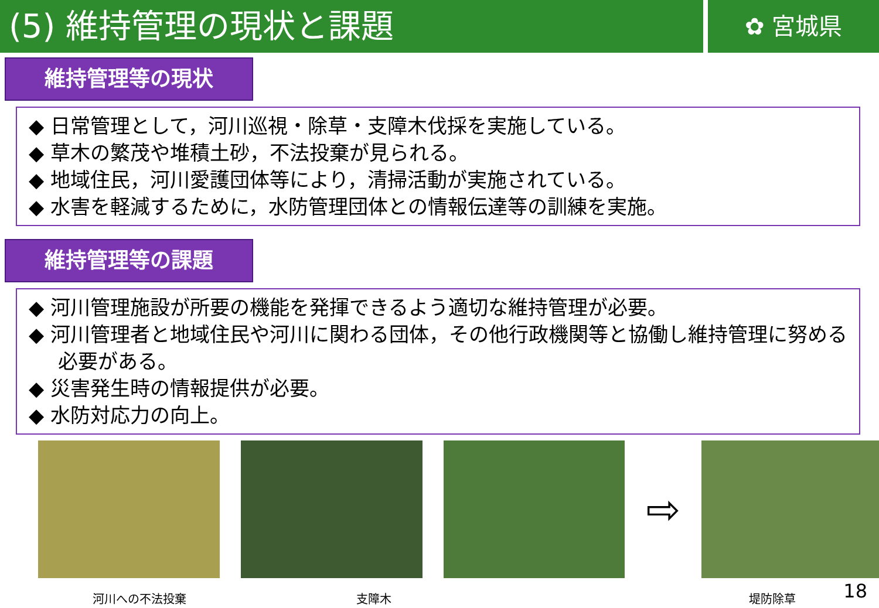(5) 維持管理の現状と課題
✿ 宮城県
維持管理等の現状
◆ 日常管理として，河川巡視・除草・支障木伐採を実施している。
◆ 草木の繁茂や堆積土砂，不法投棄が見られる。
◆ 地域住民，河川愛護団体等により，清掃活動が実施されている。
◆ 水害を軽減するために，水防管理団体との情報伝達等の訓練を実施。
維持管理等の課題
◆ 河川管理施設が所要の機能を発揮できるよう適切な維持管理が必要。
◆ 河川管理者と地域住民や河川に関わる団体，その他行政機関等と協働し維持管理に努める必要がある。
◆ 災害発生時の情報提供が必要。
◆ 水防対応力の向上。
⇨
河川への不法投棄 支障木 堤防除草
18